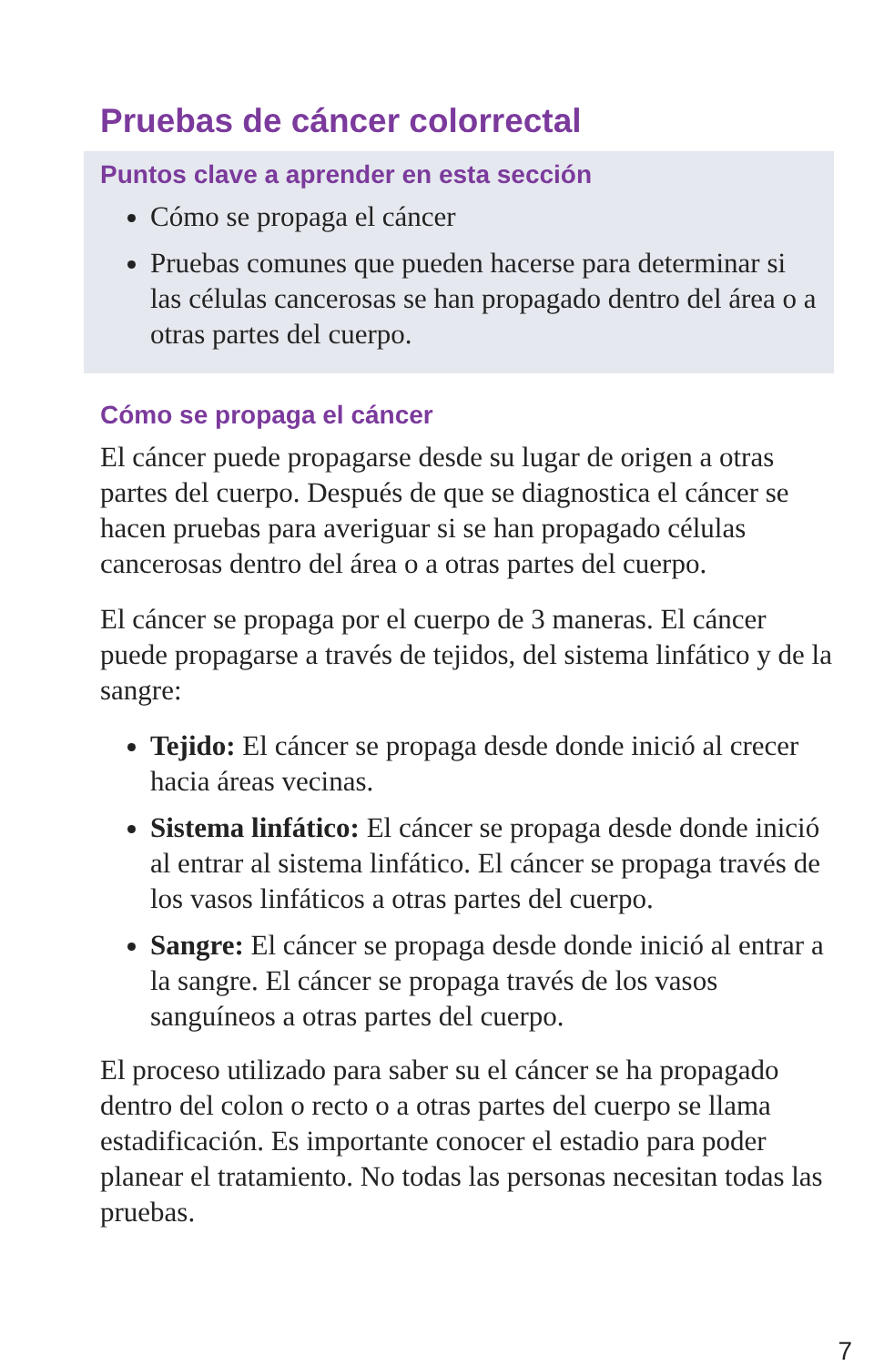Pruebas de cáncer colorrectal
Puntos clave a aprender en esta sección
Cómo se propaga el cáncer
Pruebas comunes que pueden hacerse para determinar si las células cancerosas se han propagado dentro del área o a otras partes del cuerpo.
Cómo se propaga el cáncer
El cáncer puede propagarse desde su lugar de origen a otras partes del cuerpo. Después de que se diagnostica el cáncer se hacen pruebas para averiguar si se han propagado células cancerosas dentro del área o a otras partes del cuerpo.
El cáncer se propaga por el cuerpo de 3 maneras. El cáncer puede propagarse a través de tejidos, del sistema linfático y de la sangre:
Tejido: El cáncer se propaga desde donde inició al crecer hacia áreas vecinas.
Sistema linfático: El cáncer se propaga desde donde inició al entrar al sistema linfático. El cáncer se propaga través de los vasos linfáticos a otras partes del cuerpo.
Sangre: El cáncer se propaga desde donde inició al entrar a la sangre. El cáncer se propaga través de los vasos sanguíneos a otras partes del cuerpo.
El proceso utilizado para saber su el cáncer se ha propagado dentro del colon o recto o a otras partes del cuerpo se llama estadificación. Es importante conocer el estadio para poder planear el tratamiento. No todas las personas necesitan todas las pruebas.
7